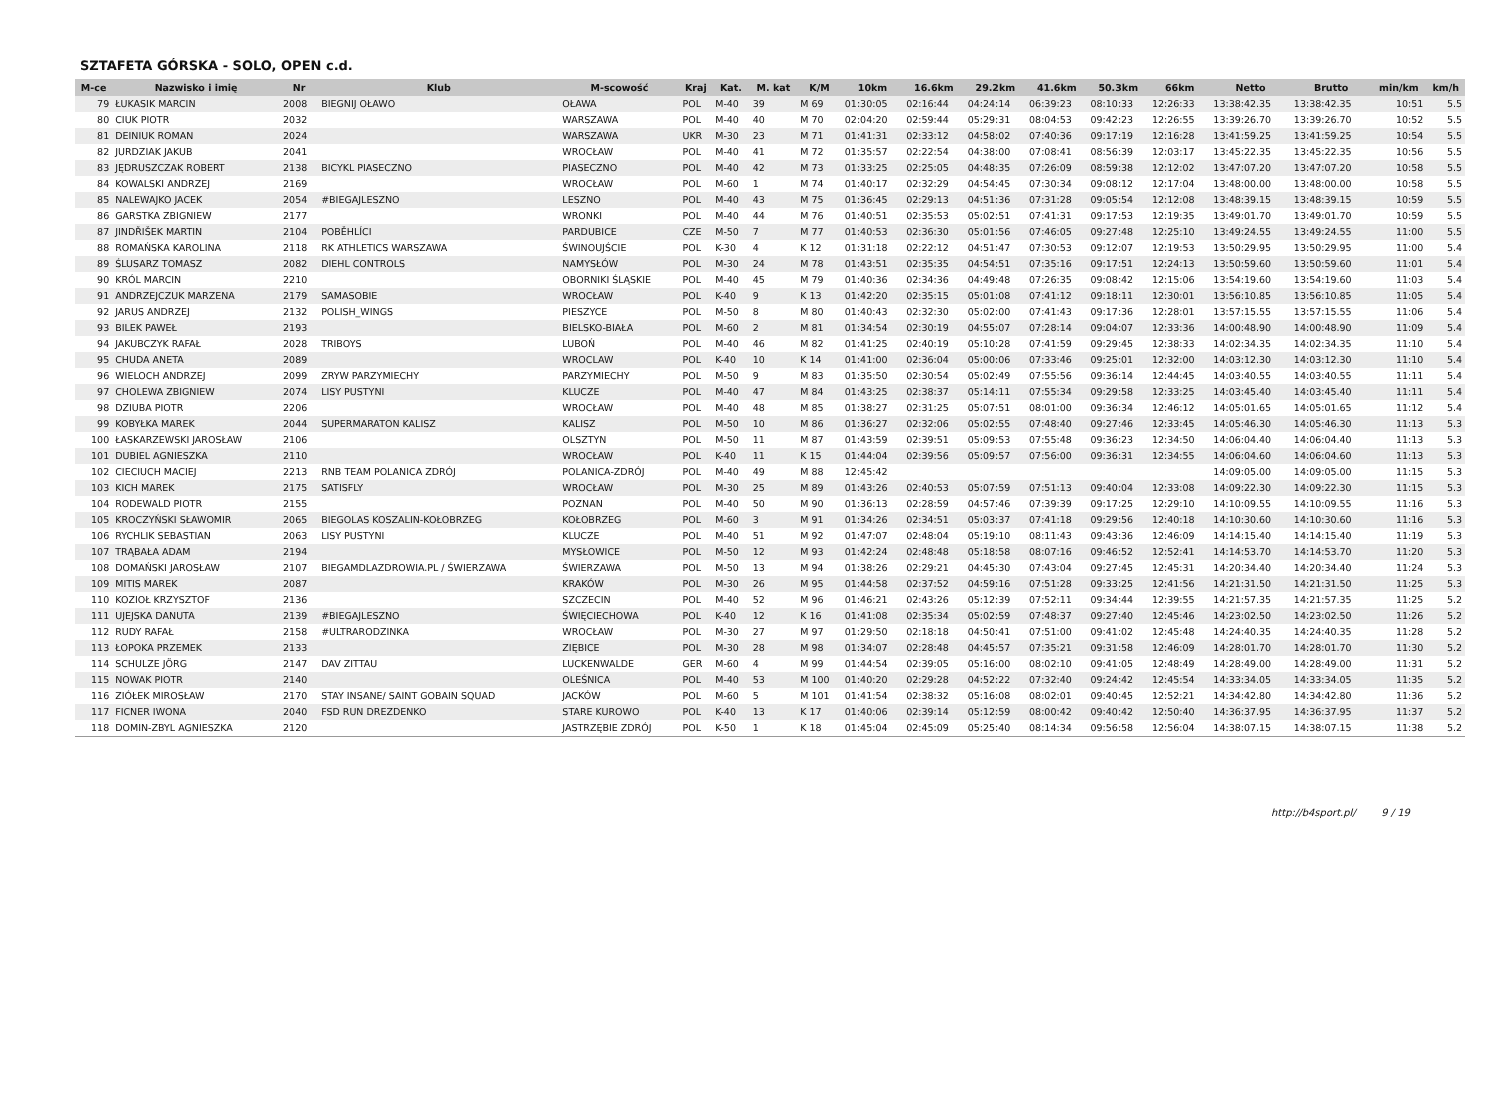SZTAFETA GÓRSKA - SOLO, OPEN c.d.
| M-ce | Nazwisko i imię | Nr | Klub | M-scowość | Kraj | Kat. | M. kat | K/M | 10km | 16.6km | 29.2km | 41.6km | 50.3km | 66km | Netto | Brutto | min/km | km/h |
| --- | --- | --- | --- | --- | --- | --- | --- | --- | --- | --- | --- | --- | --- | --- | --- | --- | --- | --- |
| 79 | ŁUKASIK MARCIN | 2008 | BIEGNIJ OŁAWO | OŁAWA | POL | M-40 | 39 | M 69 | 01:30:05 | 02:16:44 | 04:24:14 | 06:39:23 | 08:10:33 | 12:26:33 | 13:38:42.35 | 13:38:42.35 | 10:51 | 5.5 |
| 80 | CIUK PIOTR | 2032 | | WARSZAWA | POL | M-40 | 40 | M 70 | 02:04:20 | 02:59:44 | 05:29:31 | 08:04:53 | 09:42:23 | 12:26:55 | 13:39:26.70 | 13:39:26.70 | 10:52 | 5.5 |
| 81 | DEINIUK ROMAN | 2024 | | WARSZAWA | UKR | M-30 | 23 | M 71 | 01:41:31 | 02:33:12 | 04:58:02 | 07:40:36 | 09:17:19 | 12:16:28 | 13:41:59.25 | 13:41:59.25 | 10:54 | 5.5 |
| 82 | JURDZIAK JAKUB | 2041 | | WROCŁAW | POL | M-40 | 41 | M 72 | 01:35:57 | 02:22:54 | 04:38:00 | 07:08:41 | 08:56:39 | 12:03:17 | 13:45:22.35 | 13:45:22.35 | 10:56 | 5.5 |
| 83 | JĘDRUSZCZAK ROBERT | 2138 | BICYKL PIASECZNO | PIASECZNO | POL | M-40 | 42 | M 73 | 01:33:25 | 02:25:05 | 04:48:35 | 07:26:09 | 08:59:38 | 12:12:02 | 13:47:07.20 | 13:47:07.20 | 10:58 | 5.5 |
| 84 | KOWALSKI ANDRZEJ | 2169 | | WROCŁAW | POL | M-60 | 1 | M 74 | 01:40:17 | 02:32:29 | 04:54:45 | 07:30:34 | 09:08:12 | 12:17:04 | 13:48:00.00 | 13:48:00.00 | 10:58 | 5.5 |
| 85 | NALEWAJKO JACEK | 2054 | #BIEGAJLESZNO | LESZNO | POL | M-40 | 43 | M 75 | 01:36:45 | 02:29:13 | 04:51:36 | 07:31:28 | 09:05:54 | 12:12:08 | 13:48:39.15 | 13:48:39.15 | 10:59 | 5.5 |
| 86 | GARSTKA ZBIGNIEW | 2177 | | WRONKI | POL | M-40 | 44 | M 76 | 01:40:51 | 02:35:53 | 05:02:51 | 07:41:31 | 09:17:53 | 12:19:35 | 13:49:01.70 | 13:49:01.70 | 10:59 | 5.5 |
| 87 | JINDŘIŠEK MARTIN | 2104 | POBĚHLÍCI | PARDUBICE | CZE | M-50 | 7 | M 77 | 01:40:53 | 02:36:30 | 05:01:56 | 07:46:05 | 09:27:48 | 12:25:10 | 13:49:24.55 | 13:49:24.55 | 11:00 | 5.5 |
| 88 | ROMAŃSKA KAROLINA | 2118 | RK ATHLETICS WARSZAWA | ŚWINOUJŚCIE | POL | K-30 | 4 | K 12 | 01:31:18 | 02:22:12 | 04:51:47 | 07:30:53 | 09:12:07 | 12:19:53 | 13:50:29.95 | 13:50:29.95 | 11:00 | 5.4 |
| 89 | ŚLUSARZ TOMASZ | 2082 | DIEHL CONTROLS | NAMYSŁÓW | POL | M-30 | 24 | M 78 | 01:43:51 | 02:35:35 | 04:54:51 | 07:35:16 | 09:17:51 | 12:24:13 | 13:50:59.60 | 13:50:59.60 | 11:01 | 5.4 |
| 90 | KRÓL MARCIN | 2210 | | OBORNIKI ŚLĄSKIE | POL | M-40 | 45 | M 79 | 01:40:36 | 02:34:36 | 04:49:48 | 07:26:35 | 09:08:42 | 12:15:06 | 13:54:19.60 | 13:54:19.60 | 11:03 | 5.4 |
| 91 | ANDRZEJCZUK MARZENA | 2179 | SAMASOBIE | WROCŁAW | POL | K-40 | 9 | K 13 | 01:42:20 | 02:35:15 | 05:01:08 | 07:41:12 | 09:18:11 | 12:30:01 | 13:56:10.85 | 13:56:10.85 | 11:05 | 5.4 |
| 92 | JARUS ANDRZEJ | 2132 | POLISH_WINGS | PIESZYCE | POL | M-50 | 8 | M 80 | 01:40:43 | 02:32:30 | 05:02:00 | 07:41:43 | 09:17:36 | 12:28:01 | 13:57:15.55 | 13:57:15.55 | 11:06 | 5.4 |
| 93 | BILEK PAWEŁ | 2193 | | BIELSKO-BIAŁA | POL | M-60 | 2 | M 81 | 01:34:54 | 02:30:19 | 04:55:07 | 07:28:14 | 09:04:07 | 12:33:36 | 14:00:48.90 | 14:00:48.90 | 11:09 | 5.4 |
| 94 | JAKUBCZYK RAFAŁ | 2028 | TRIBOYS | LUBOŃ | POL | M-40 | 46 | M 82 | 01:41:25 | 02:40:19 | 05:10:28 | 07:41:59 | 09:29:45 | 12:38:33 | 14:02:34.35 | 14:02:34.35 | 11:10 | 5.4 |
| 95 | CHUDA ANETA | 2089 | | WROCLAW | POL | K-40 | 10 | K 14 | 01:41:00 | 02:36:04 | 05:00:06 | 07:33:46 | 09:25:01 | 12:32:00 | 14:03:12.30 | 14:03:12.30 | 11:10 | 5.4 |
| 96 | WIELOCH ANDRZEJ | 2099 | ZRYW PARZYMIECHY | PARZYMIECHY | POL | M-50 | 9 | M 83 | 01:35:50 | 02:30:54 | 05:02:49 | 07:55:56 | 09:36:14 | 12:44:45 | 14:03:40.55 | 14:03:40.55 | 11:11 | 5.4 |
| 97 | CHOLEWA ZBIGNIEW | 2074 | LISY PUSTYNI | KLUCZE | POL | M-40 | 47 | M 84 | 01:43:25 | 02:38:37 | 05:14:11 | 07:55:34 | 09:29:58 | 12:33:25 | 14:03:45.40 | 14:03:45.40 | 11:11 | 5.4 |
| 98 | DZIUBA PIOTR | 2206 | | WROCŁAW | POL | M-40 | 48 | M 85 | 01:38:27 | 02:31:25 | 05:07:51 | 08:01:00 | 09:36:34 | 12:46:12 | 14:05:01.65 | 14:05:01.65 | 11:12 | 5.4 |
| 99 | KOBYŁKA MAREK | 2044 | SUPERMARATON KALISZ | KALISZ | POL | M-50 | 10 | M 86 | 01:36:27 | 02:32:06 | 05:02:55 | 07:48:40 | 09:27:46 | 12:33:45 | 14:05:46.30 | 14:05:46.30 | 11:13 | 5.3 |
| 100 | ŁASKARZEWSKI JAROSŁAW | 2106 | | OLSZTYN | POL | M-50 | 11 | M 87 | 01:43:59 | 02:39:51 | 05:09:53 | 07:55:48 | 09:36:23 | 12:34:50 | 14:06:04.40 | 14:06:04.40 | 11:13 | 5.3 |
| 101 | DUBIEL AGNIESZKA | 2110 | | WROCŁAW | POL | K-40 | 11 | K 15 | 01:44:04 | 02:39:56 | 05:09:57 | 07:56:00 | 09:36:31 | 12:34:55 | 14:06:04.60 | 14:06:04.60 | 11:13 | 5.3 |
| 102 | CIECIUCH MACIEJ | 2213 | RNB TEAM POLANICA ZDRÓJ | POLANICA-ZDRÓJ | POL | M-40 | 49 | M 88 | 12:45:42 | | | | | | 14:09:05.00 | 14:09:05.00 | 11:15 | 5.3 |
| 103 | KICH MAREK | 2175 | SATISFLY | WROCŁAW | POL | M-30 | 25 | M 89 | 01:43:26 | 02:40:53 | 05:07:59 | 07:51:13 | 09:40:04 | 12:33:08 | 14:09:22.30 | 14:09:22.30 | 11:15 | 5.3 |
| 104 | RODEWALD PIOTR | 2155 | | POZNAN | POL | M-40 | 50 | M 90 | 01:36:13 | 02:28:59 | 04:57:46 | 07:39:39 | 09:17:25 | 12:29:10 | 14:10:09.55 | 14:10:09.55 | 11:16 | 5.3 |
| 105 | KROCZYŃSKI SŁAWOMIR | 2065 | BIEGOLAS KOSZALIN-KOŁOBRZEG | KOŁOBRZEG | POL | M-60 | 3 | M 91 | 01:34:26 | 02:34:51 | 05:03:37 | 07:41:18 | 09:29:56 | 12:40:18 | 14:10:30.60 | 14:10:30.60 | 11:16 | 5.3 |
| 106 | RYCHLIK SEBASTIAN | 2063 | LISY PUSTYNI | KLUCZE | POL | M-40 | 51 | M 92 | 01:47:07 | 02:48:04 | 05:19:10 | 08:11:43 | 09:43:36 | 12:46:09 | 14:14:15.40 | 14:14:15.40 | 11:19 | 5.3 |
| 107 | TRĄBAŁA ADAM | 2194 | | MYSŁOWICE | POL | M-50 | 12 | M 93 | 01:42:24 | 02:48:48 | 05:18:58 | 08:07:16 | 09:46:52 | 12:52:41 | 14:14:53.70 | 14:14:53.70 | 11:20 | 5.3 |
| 108 | DOMAŃSKI JAROSŁAW | 2107 | BIEGAMDLAZDROWIA.PL / ŚWIERZAWA | ŚWIERZAWA | POL | M-50 | 13 | M 94 | 01:38:26 | 02:29:21 | 04:45:30 | 07:43:04 | 09:27:45 | 12:45:31 | 14:20:34.40 | 14:20:34.40 | 11:24 | 5.3 |
| 109 | MITIS MAREK | 2087 | | KRAKÓW | POL | M-30 | 26 | M 95 | 01:44:58 | 02:37:52 | 04:59:16 | 07:51:28 | 09:33:25 | 12:41:56 | 14:21:31.50 | 14:21:31.50 | 11:25 | 5.3 |
| 110 | KOZIOŁ KRZYSZTOF | 2136 | | SZCZECIN | POL | M-40 | 52 | M 96 | 01:46:21 | 02:43:26 | 05:12:39 | 07:52:11 | 09:34:44 | 12:39:55 | 14:21:57.35 | 14:21:57.35 | 11:25 | 5.2 |
| 111 | UJEJSKA DANUTA | 2139 | #BIEGAJLESZNO | ŚWIĘCIECHOWA | POL | K-40 | 12 | K 16 | 01:41:08 | 02:35:34 | 05:02:59 | 07:48:37 | 09:27:40 | 12:45:46 | 14:23:02.50 | 14:23:02.50 | 11:26 | 5.2 |
| 112 | RUDY RAFAŁ | 2158 | #ULTRARODZINKA | WROCŁAW | POL | M-30 | 27 | M 97 | 01:29:50 | 02:18:18 | 04:50:41 | 07:51:00 | 09:41:02 | 12:45:48 | 14:24:40.35 | 14:24:40.35 | 11:28 | 5.2 |
| 113 | ŁOPOKA PRZEMEK | 2133 | | ZIĘBICE | POL | M-30 | 28 | M 98 | 01:34:07 | 02:28:48 | 04:45:57 | 07:35:21 | 09:31:58 | 12:46:09 | 14:28:01.70 | 14:28:01.70 | 11:30 | 5.2 |
| 114 | SCHULZE JÖRG | 2147 | DAV ZITTAU | LUCKENWALDE | GER | M-60 | 4 | M 99 | 01:44:54 | 02:39:05 | 05:16:00 | 08:02:10 | 09:41:05 | 12:48:49 | 14:28:49.00 | 14:28:49.00 | 11:31 | 5.2 |
| 115 | NOWAK PIOTR | 2140 | | OLEŚNICA | POL | M-40 | 53 | M 100 | 01:40:20 | 02:29:28 | 04:52:22 | 07:32:40 | 09:24:42 | 12:45:54 | 14:33:34.05 | 14:33:34.05 | 11:35 | 5.2 |
| 116 | ZIÓŁEK MIROSŁAW | 2170 | STAY INSANE/ SAINT GOBAIN SQUAD | JACKÓW | POL | M-60 | 5 | M 101 | 01:41:54 | 02:38:32 | 05:16:08 | 08:02:01 | 09:40:45 | 12:52:21 | 14:34:42.80 | 14:34:42.80 | 11:36 | 5.2 |
| 117 | FICNER IWONA | 2040 | FSD RUN DREZDENKO | STARE KUROWO | POL | K-40 | 13 | K 17 | 01:40:06 | 02:39:14 | 05:12:59 | 08:00:42 | 09:40:42 | 12:50:40 | 14:36:37.95 | 14:36:37.95 | 11:37 | 5.2 |
| 118 | DOMIN-ZBYL AGNIESZKA | 2120 | | JASTRZĘBIE ZDRÓJ | POL | K-50 | 1 | K 18 | 01:45:04 | 02:45:09 | 05:25:40 | 08:14:34 | 09:56:58 | 12:56:04 | 14:38:07.15 | 14:38:07.15 | 11:38 | 5.2 |
http://b4sport.pl/ 9 / 19